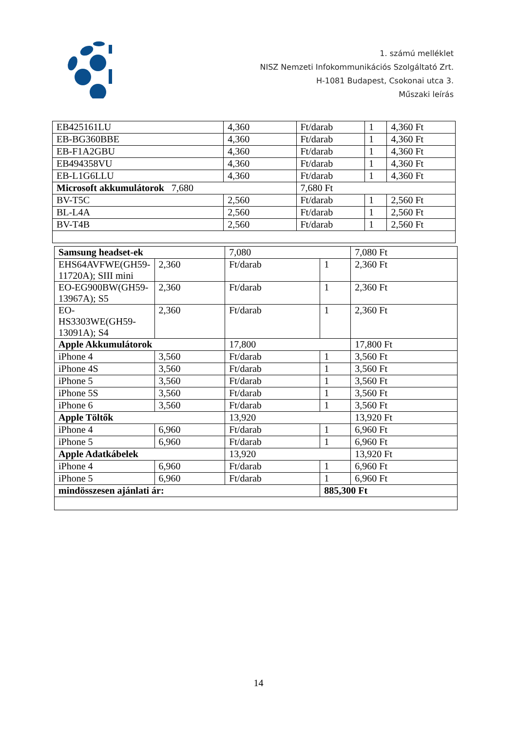1. számú melléklet
NISZ Nemzeti Infokommunikációs Szolgáltató Zrt.
H-1081 Budapest, Csokonai utca 3.
Műszaki leírás
| EB425161LU | 4,360 | Ft/darab | 1 | 4,360 Ft |
| EB-BG360BBE | 4,360 | Ft/darab | 1 | 4,360 Ft |
| EB-F1A2GBU | 4,360 | Ft/darab | 1 | 4,360 Ft |
| EB494358VU | 4,360 | Ft/darab | 1 | 4,360 Ft |
| EB-L1G6LLU | 4,360 | Ft/darab | 1 | 4,360 Ft |
| Microsoft akkumulátorok 7,680 | | 7,680 Ft | | |
| BV-T5C | 2,560 | Ft/darab | 1 | 2,560 Ft |
| BL-L4A | 2,560 | Ft/darab | 1 | 2,560 Ft |
| BV-T4B | 2,560 | Ft/darab | 1 | 2,560 Ft |
| Samsung headset-ek | | 7,080 | | 7,080 Ft |
| EHS64AVFWE(GH59-11720A); SIII mini | 2,360 | Ft/darab | 1 | 2,360 Ft |
| EO-EG900BW(GH59-13967A); S5 | 2,360 | Ft/darab | 1 | 2,360 Ft |
| EO-HS3303WE(GH59-13091A); S4 | 2,360 | Ft/darab | 1 | 2,360 Ft |
| Apple Akkumulátorok | | 17,800 | | 17,800 Ft |
| iPhone 4 | 3,560 | Ft/darab | 1 | 3,560 Ft |
| iPhone 4S | 3,560 | Ft/darab | 1 | 3,560 Ft |
| iPhone 5 | 3,560 | Ft/darab | 1 | 3,560 Ft |
| iPhone 5S | 3,560 | Ft/darab | 1 | 3,560 Ft |
| iPhone 6 | 3,560 | Ft/darab | 1 | 3,560 Ft |
| Apple Töltők | | 13,920 | | 13,920 Ft |
| iPhone 4 | 6,960 | Ft/darab | 1 | 6,960 Ft |
| iPhone 5 | 6,960 | Ft/darab | 1 | 6,960 Ft |
| Apple Adatkábelek | | 13,920 | | 13,920 Ft |
| iPhone 4 | 6,960 | Ft/darab | 1 | 6,960 Ft |
| iPhone 5 | 6,960 | Ft/darab | 1 | 6,960 Ft |
| mindösszesen ajánlati ár: | | | 885,300 Ft | |
14